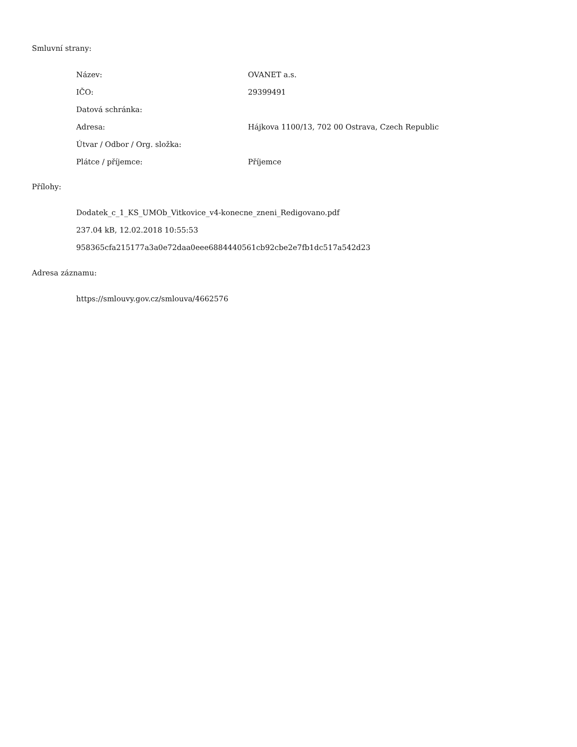Smluvní strany:
| Název: | OVANET a.s. |
| IČO: | 29399491 |
| Datová schránka: | |
| Adresa: | Hájkova 1100/13, 702 00 Ostrava, Czech Republic |
| Útvar / Odbor / Org. složka: | |
| Plátce / příjemce: | Příjemce |
Přílohy:
Dodatek_c_1_KS_UMOb_Vitkovice_v4-konecne_zneni_Redigovano.pdf
237.04 kB, 12.02.2018 10:55:53
958365cfa215177a3a0e72daa0eee6884440561cb92cbe2e7fb1dc517a542d23
Adresa záznamu:
https://smlouvy.gov.cz/smlouva/4662576